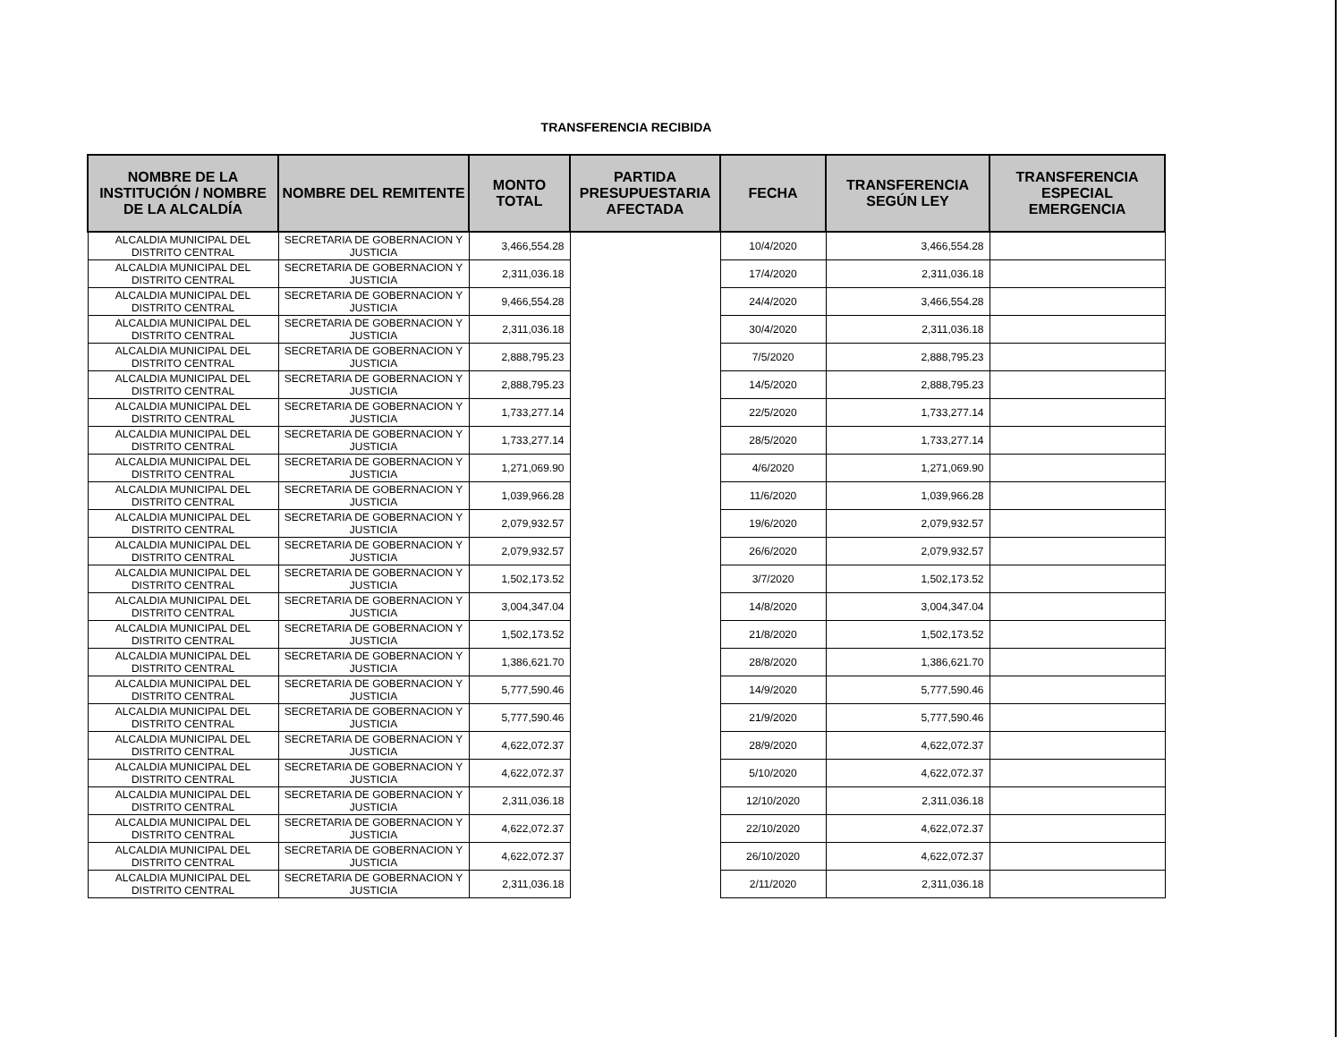TRANSFERENCIA RECIBIDA
| NOMBRE DE LA INSTITUCIÓN / NOMBRE DE LA ALCALDÍA | NOMBRE DEL REMITENTE | MONTO TOTAL | PARTIDA PRESUPUESTARIA AFECTADA | FECHA | TRANSFERENCIA SEGÚN LEY | TRANSFERENCIA ESPECIAL EMERGENCIA |
| --- | --- | --- | --- | --- | --- | --- |
| ALCALDIA MUNICIPAL DEL DISTRITO CENTRAL | SECRETARIA DE GOBERNACION Y JUSTICIA | 3,466,554.28 | | 10/4/2020 | 3,466,554.28 | |
| ALCALDIA MUNICIPAL DEL DISTRITO CENTRAL | SECRETARIA DE GOBERNACION Y JUSTICIA | 2,311,036.18 | | 17/4/2020 | 2,311,036.18 | |
| ALCALDIA MUNICIPAL DEL DISTRITO CENTRAL | SECRETARIA DE GOBERNACION Y JUSTICIA | 9,466,554.28 | | 24/4/2020 | 3,466,554.28 | |
| ALCALDIA MUNICIPAL DEL DISTRITO CENTRAL | SECRETARIA DE GOBERNACION Y JUSTICIA | 2,311,036.18 | | 30/4/2020 | 2,311,036.18 | |
| ALCALDIA MUNICIPAL DEL DISTRITO CENTRAL | SECRETARIA DE GOBERNACION Y JUSTICIA | 2,888,795.23 | | 7/5/2020 | 2,888,795.23 | |
| ALCALDIA MUNICIPAL DEL DISTRITO CENTRAL | SECRETARIA DE GOBERNACION Y JUSTICIA | 2,888,795.23 | | 14/5/2020 | 2,888,795.23 | |
| ALCALDIA MUNICIPAL DEL DISTRITO CENTRAL | SECRETARIA DE GOBERNACION Y JUSTICIA | 1,733,277.14 | | 22/5/2020 | 1,733,277.14 | |
| ALCALDIA MUNICIPAL DEL DISTRITO CENTRAL | SECRETARIA DE GOBERNACION Y JUSTICIA | 1,733,277.14 | | 28/5/2020 | 1,733,277.14 | |
| ALCALDIA MUNICIPAL DEL DISTRITO CENTRAL | SECRETARIA DE GOBERNACION Y JUSTICIA | 1,271,069.90 | | 4/6/2020 | 1,271,069.90 | |
| ALCALDIA MUNICIPAL DEL DISTRITO CENTRAL | SECRETARIA DE GOBERNACION Y JUSTICIA | 1,039,966.28 | | 11/6/2020 | 1,039,966.28 | |
| ALCALDIA MUNICIPAL DEL DISTRITO CENTRAL | SECRETARIA DE GOBERNACION Y JUSTICIA | 2,079,932.57 | | 19/6/2020 | 2,079,932.57 | |
| ALCALDIA MUNICIPAL DEL DISTRITO CENTRAL | SECRETARIA DE GOBERNACION Y JUSTICIA | 2,079,932.57 | | 26/6/2020 | 2,079,932.57 | |
| ALCALDIA MUNICIPAL DEL DISTRITO CENTRAL | SECRETARIA DE GOBERNACION Y JUSTICIA | 1,502,173.52 | | 3/7/2020 | 1,502,173.52 | |
| ALCALDIA MUNICIPAL DEL DISTRITO CENTRAL | SECRETARIA DE GOBERNACION Y JUSTICIA | 3,004,347.04 | | 14/8/2020 | 3,004,347.04 | |
| ALCALDIA MUNICIPAL DEL DISTRITO CENTRAL | SECRETARIA DE GOBERNACION Y JUSTICIA | 1,502,173.52 | | 21/8/2020 | 1,502,173.52 | |
| ALCALDIA MUNICIPAL DEL DISTRITO CENTRAL | SECRETARIA DE GOBERNACION Y JUSTICIA | 1,386,621.70 | | 28/8/2020 | 1,386,621.70 | |
| ALCALDIA MUNICIPAL DEL DISTRITO CENTRAL | SECRETARIA DE GOBERNACION Y JUSTICIA | 5,777,590.46 | | 14/9/2020 | 5,777,590.46 | |
| ALCALDIA MUNICIPAL DEL DISTRITO CENTRAL | SECRETARIA DE GOBERNACION Y JUSTICIA | 5,777,590.46 | | 21/9/2020 | 5,777,590.46 | |
| ALCALDIA MUNICIPAL DEL DISTRITO CENTRAL | SECRETARIA DE GOBERNACION Y JUSTICIA | 4,622,072.37 | | 28/9/2020 | 4,622,072.37 | |
| ALCALDIA MUNICIPAL DEL DISTRITO CENTRAL | SECRETARIA DE GOBERNACION Y JUSTICIA | 4,622,072.37 | | 5/10/2020 | 4,622,072.37 | |
| ALCALDIA MUNICIPAL DEL DISTRITO CENTRAL | SECRETARIA DE GOBERNACION Y JUSTICIA | 2,311,036.18 | | 12/10/2020 | 2,311,036.18 | |
| ALCALDIA MUNICIPAL DEL DISTRITO CENTRAL | SECRETARIA DE GOBERNACION Y JUSTICIA | 4,622,072.37 | | 22/10/2020 | 4,622,072.37 | |
| ALCALDIA MUNICIPAL DEL DISTRITO CENTRAL | SECRETARIA DE GOBERNACION Y JUSTICIA | 4,622,072.37 | | 26/10/2020 | 4,622,072.37 | |
| ALCALDIA MUNICIPAL DEL DISTRITO CENTRAL | SECRETARIA DE GOBERNACION Y JUSTICIA | 2,311,036.18 | | 2/11/2020 | 2,311,036.18 | |